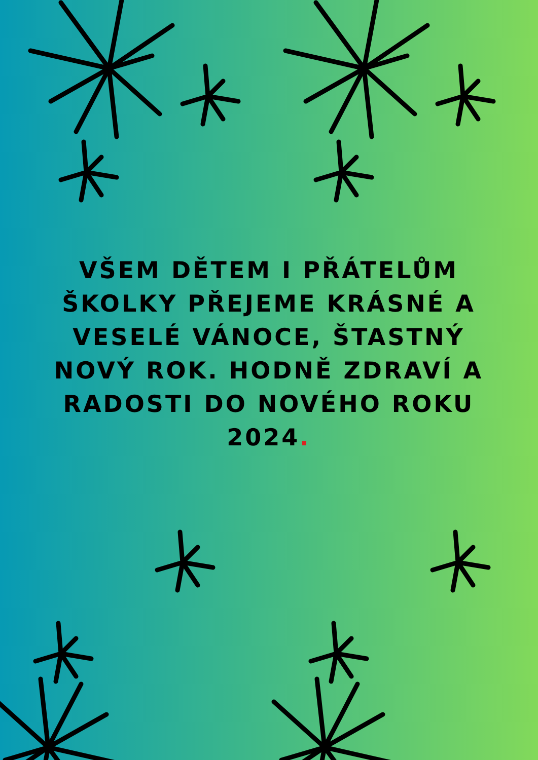VŠEM DĚTEM I PŘÁTELŮM ŠKOLKY PŘEJEME KRÁSNÉ A VESELÉ VÁNOCE, ŠTASTNÝ NOVÝ ROK. HODNĚ ZDRAVÍ A RADOSTI DO NOVÉHO ROKU 2024.